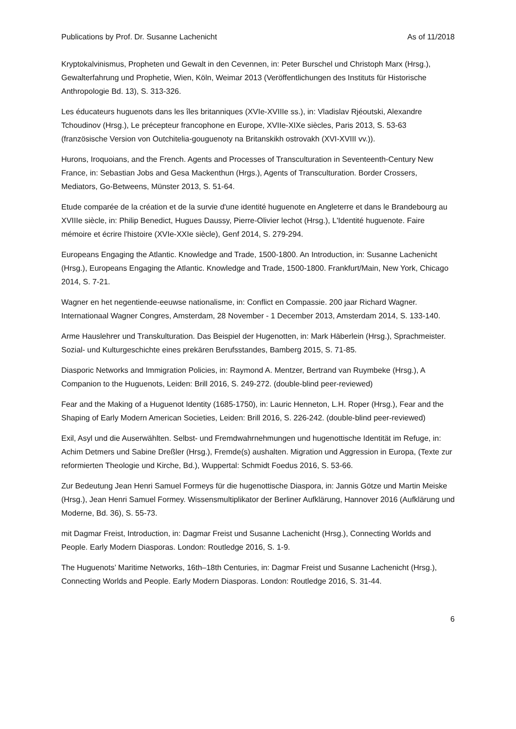Publications by Prof. Dr. Susanne Lachenicht As of 11/2018
Kryptokalvinismus, Propheten und Gewalt in den Cevennen, in: Peter Burschel und Christoph Marx (Hrsg.), Gewalterfahrung und Prophetie, Wien, Köln, Weimar 2013 (Veröffentlichungen des Instituts für Historische Anthropologie Bd. 13), S. 313-326.
Les éducateurs huguenots dans les îles britanniques (XVIe-XVIIIe ss.), in: Vladislav Rjéoutski, Alexandre Tchoudinov (Hrsg.), Le précepteur francophone en Europe, XVIIe-XIXe siècles, Paris 2013, S. 53-63 (französische Version von Outchitelia-gouguenoty na Britanskikh ostrovakh (XVI-XVIII vv.)).
Hurons, Iroquoians, and the French. Agents and Processes of Transculturation in Seventeenth-Century New France, in: Sebastian Jobs and Gesa Mackenthun (Hrgs.), Agents of Transculturation. Border Crossers, Mediators, Go-Betweens, Münster 2013, S. 51-64.
Etude comparée de la création et de la survie d'une identité huguenote en Angleterre et dans le Brandebourg au XVIIIe siècle, in: Philip Benedict, Hugues Daussy, Pierre-Olivier lechot (Hrsg.), L'Identité huguenote. Faire mémoire et écrire l'histoire (XVIe-XXIe siècle), Genf 2014, S. 279-294.
Europeans Engaging the Atlantic. Knowledge and Trade, 1500-1800. An Introduction, in: Susanne Lachenicht (Hrsg.), Europeans Engaging the Atlantic. Knowledge and Trade, 1500-1800. Frankfurt/Main, New York, Chicago 2014, S. 7-21.
Wagner en het negentiende-eeuwse nationalisme, in: Conflict en Compassie. 200 jaar Richard Wagner. Internationaal Wagner Congres, Amsterdam, 28 November - 1 December 2013, Amsterdam 2014, S. 133-140.
Arme Hauslehrer und Transkulturation. Das Beispiel der Hugenotten, in: Mark Häberlein (Hrsg.), Sprachmeister. Sozial- und Kulturgeschichte eines prekären Berufsstandes, Bamberg 2015, S. 71-85.
Diasporic Networks and Immigration Policies, in: Raymond A. Mentzer, Bertrand van Ruymbeke (Hrsg.), A Companion to the Huguenots, Leiden: Brill 2016, S. 249-272. (double-blind peer-reviewed)
Fear and the Making of a Huguenot Identity (1685-1750), in: Lauric Henneton, L.H. Roper (Hrsg.), Fear and the Shaping of Early Modern American Societies, Leiden: Brill 2016, S. 226-242. (double-blind peer-reviewed)
Exil, Asyl und die Auserwählten. Selbst- und Fremdwahrnehmungen und hugenottische Identität im Refuge, in: Achim Detmers und Sabine Dreßler (Hrsg.), Fremde(s) aushalten. Migration und Aggression in Europa, (Texte zur reformierten Theologie und Kirche, Bd.), Wuppertal: Schmidt Foedus 2016, S. 53-66.
Zur Bedeutung Jean Henri Samuel Formeys für die hugenottische Diaspora, in: Jannis Götze und Martin Meiske (Hrsg.), Jean Henri Samuel Formey. Wissensmultiplikator der Berliner Aufklärung, Hannover 2016 (Aufklärung und Moderne, Bd. 36), S. 55-73.
mit Dagmar Freist, Introduction, in: Dagmar Freist und Susanne Lachenicht (Hrsg.), Connecting Worlds and People. Early Modern Diasporas. London: Routledge 2016, S. 1-9.
The Huguenots’ Maritime Networks, 16th–18th Centuries, in: Dagmar Freist und Susanne Lachenicht (Hrsg.), Connecting Worlds and People. Early Modern Diasporas. London: Routledge 2016, S. 31-44.
6